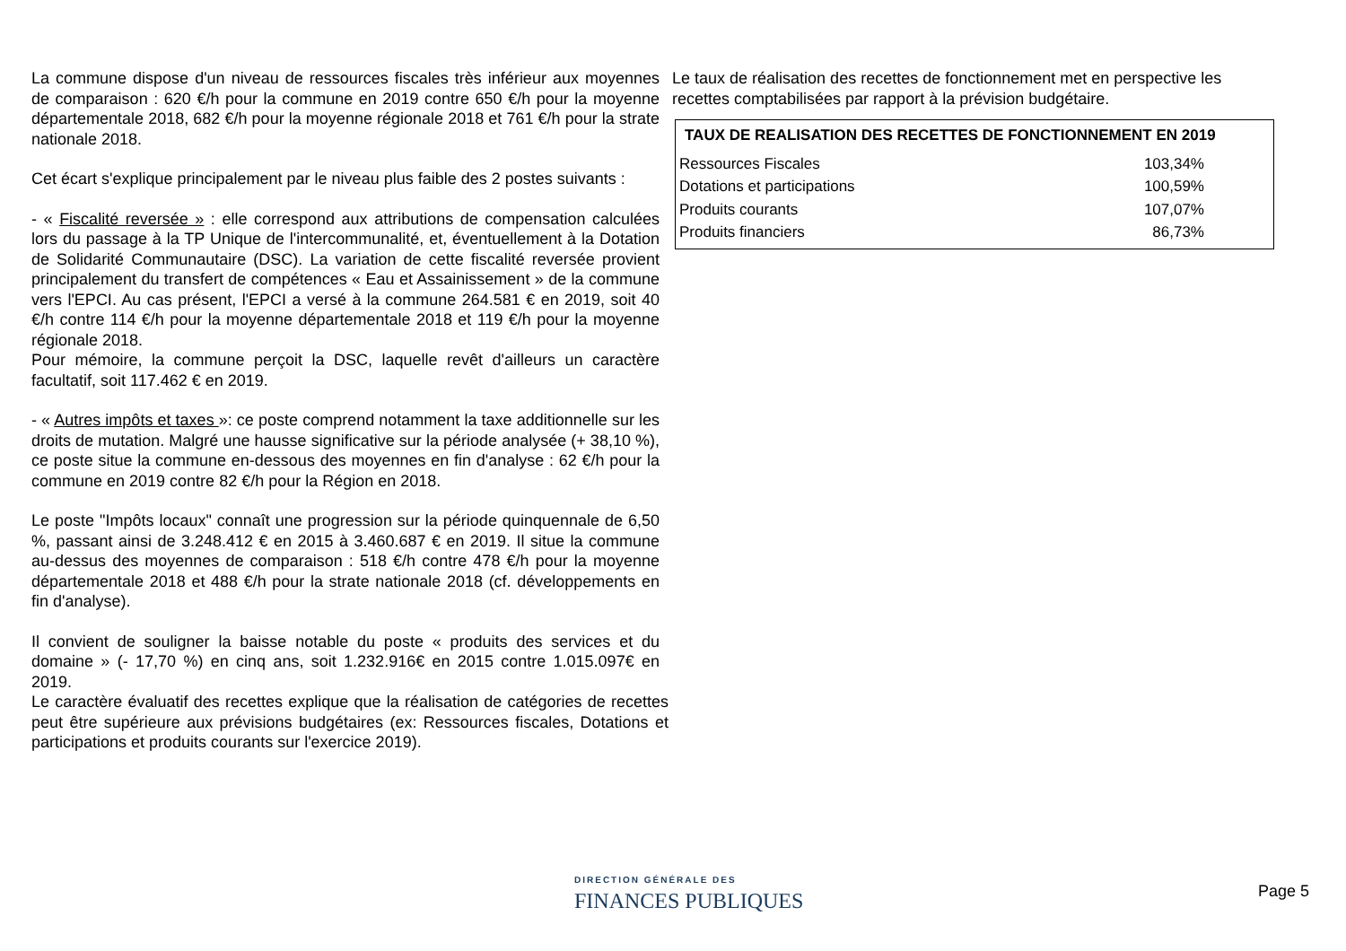La commune dispose d'un niveau de ressources fiscales très inférieur aux moyennes de comparaison : 620 €/h pour la commune en 2019 contre 650 €/h pour la moyenne départementale 2018, 682 €/h pour la moyenne régionale 2018 et 761 €/h pour la strate nationale 2018.
Cet écart s'explique principalement par le niveau plus faible des 2 postes suivants :
- « Fiscalité reversée » : elle correspond aux attributions de compensation calculées lors du passage à la TP Unique de l'intercommunalité, et, éventuellement à la Dotation de Solidarité Communautaire (DSC). La variation de cette fiscalité reversée provient principalement du transfert de compétences « Eau et Assainissement » de la commune vers l'EPCI. Au cas présent, l'EPCI a versé à la commune 264.581 € en 2019, soit 40 €/h contre 114 €/h pour la moyenne départementale 2018 et 119 €/h pour la moyenne régionale 2018.
Pour mémoire, la commune perçoit la DSC, laquelle revêt d'ailleurs un caractère facultatif, soit 117.462 € en 2019.
- « Autres impôts et taxes »: ce poste comprend notamment la taxe additionnelle sur les droits de mutation. Malgré une hausse significative sur la période analysée (+ 38,10 %), ce poste situe la commune en-dessous des moyennes en fin d'analyse : 62 €/h pour la commune en 2019 contre 82 €/h pour la Région en 2018.
Le poste "Impôts locaux" connaît une progression sur la période quinquennale de 6,50 %, passant ainsi de 3.248.412 € en 2015 à 3.460.687 € en 2019. Il situe la commune au-dessus des moyennes de comparaison : 518 €/h contre 478 €/h pour la moyenne départementale 2018 et 488 €/h pour la strate nationale 2018 (cf. développements en fin d'analyse).
Il convient de souligner la baisse notable du poste « produits des services et du domaine » (- 17,70 %) en cinq ans, soit 1.232.916€ en 2015 contre 1.015.097€ en 2019.
Le caractère évaluatif des recettes explique que la réalisation de catégories de recettes peut être supérieure aux prévisions budgétaires (ex: Ressources fiscales, Dotations et participations et produits courants sur l'exercice 2019).
Le taux de réalisation des recettes de fonctionnement met en perspective les recettes comptabilisées par rapport à la prévision budgétaire.
TAUX DE REALISATION DES RECETTES DE FONCTIONNEMENT EN 2019
| Ressources Fiscales | 103,34% |
| Dotations et participations | 100,59% |
| Produits courants | 107,07% |
| Produits financiers | 86,73% |
DIRECTION GÉNÉRALE DES
FINANCES PUBLIQUES
Page 5